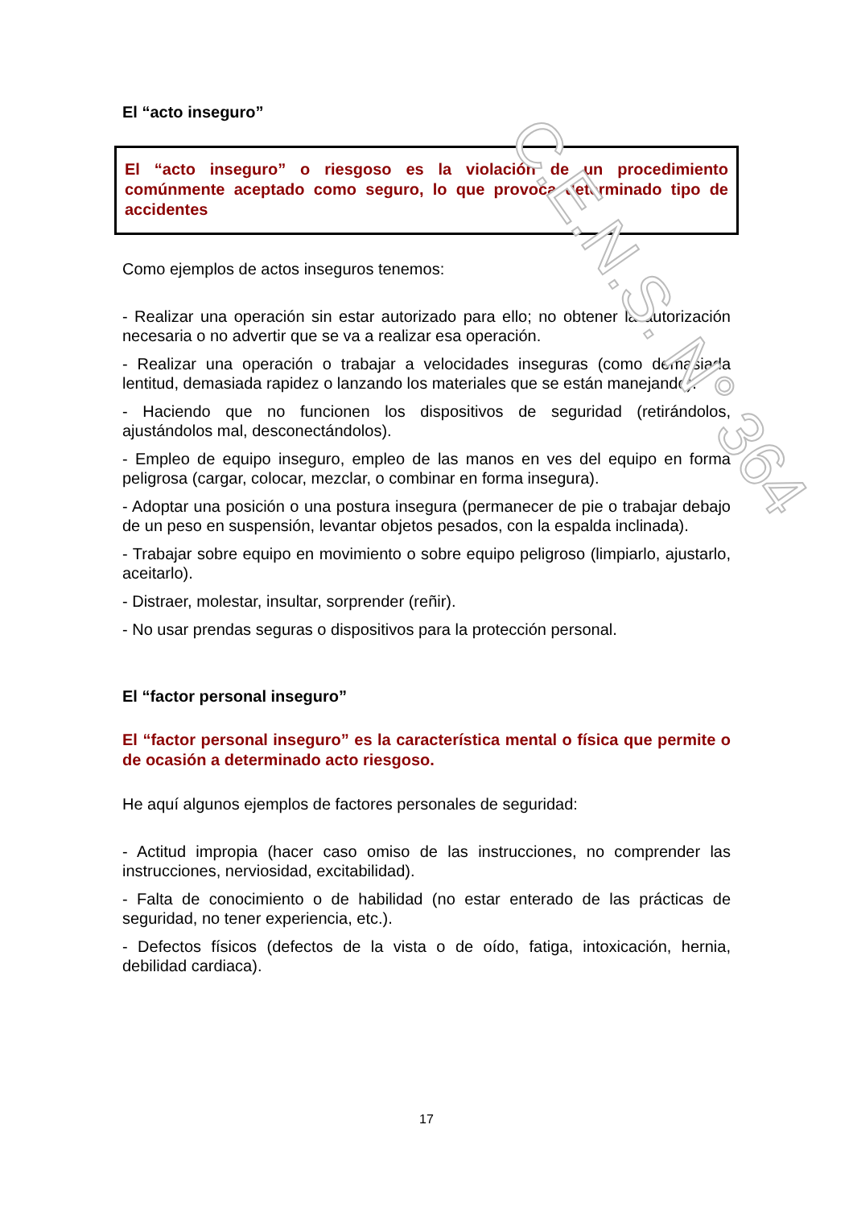El “acto inseguro”
El “acto inseguro” o riesgoso es la violación de un procedimiento comúnmente aceptado como seguro, lo que provoca determinado tipo de accidentes
Como ejemplos de actos inseguros tenemos:
- Realizar una operación sin estar autorizado para ello; no obtener la autorización necesaria o no advertir que se va a realizar esa operación.
- Realizar una operación o trabajar a velocidades inseguras (como demasiada lentitud, demasiada rapidez o lanzando los materiales que se están manejando).
- Haciendo que no funcionen los dispositivos de seguridad (retirándolos, ajustándolos mal, desconectándolos).
- Empleo de equipo inseguro, empleo de las manos en ves del equipo en forma peligrosa (cargar, colocar, mezclar, o combinar en forma insegura).
- Adoptar una posición o una postura insegura (permanecer de pie o trabajar debajo de un peso en suspensión, levantar objetos pesados, con la espalda inclinada).
- Trabajar sobre equipo en movimiento o sobre equipo peligroso (limpiarlo, ajustarlo, aceitarlo).
- Distraer, molestar, insultar, sorprender (reñir).
- No usar prendas seguras o dispositivos para la protección personal.
El “factor personal inseguro”
El “factor personal inseguro” es la característica mental o física que permite o de ocasión a determinado acto riesgoso.
He aquí algunos ejemplos de factores personales de seguridad:
- Actitud impropia (hacer caso omiso de las instrucciones, no comprender las instrucciones, nerviosidad, excitabilidad).
- Falta de conocimiento o de habilidad (no estar enterado de las prácticas de seguridad, no tener experiencia, etc.).
- Defectos físicos (defectos de la vista o de oído, fatiga, intoxicación, hernia, debilidad cardiaca).
17
C.E.N.S. N° 364